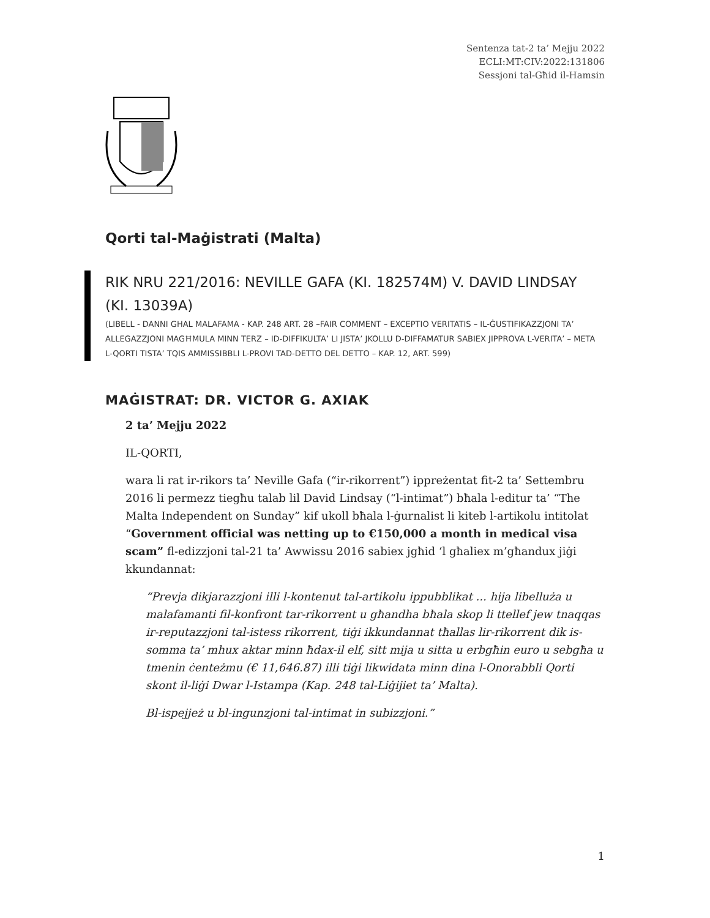Sentenza tat-2 ta’ Mejju 2022
ECLI:MT:CIV:2022:131806
Sessjoni tal-Għid il-Hamsin
Qorti tal-Maġistrati (Malta)
RIK NRU 221/2016: NEVILLE GAFA (KI. 182574M) V. DAVID LINDSAY (KI. 13039A)
(LIBELL - DANNI GHAL MALAFAMA - KAP. 248 ART. 28 –FAIR COMMENT – EXCEPTIO VERITATIS – IL-ĠUSTIFIKAZZJONI TA’ ALLEGAZZJONI MAGĦMULA MINN TERZ – ID-DIFFIKULTA’ LI JISTA’ JKOLLU D-DIFFAMATUR SABIEX JIPPROVA L-VERITA’ – META L-QORTI TISTA’ TQIS AMMISSIBBLI L-PROVI TAD-DETTO DEL DETTO – KAP. 12, ART. 599)
MAĠISTRAT: DR. VICTOR G. AXIAK
2 ta’ Mejju 2022
IL-QORTI,
wara li rat ir-rikors ta’ Neville Gafa (“ir-rikorrent”) ippreżentat fit-2 ta’ Settembru 2016 li permezz tiegħu talab lil David Lindsay (“l-intimat”) bħala l-editur ta’ “The Malta Independent on Sunday” kif ukoll bħala l-ġurnalist li kiteb l-artikolu intitolat “Government official was netting up to €150,000 a month in medical visa scam” fl-edizzjoni tal-21 ta’ Awwissu 2016 sabiex jgħid ‘l għaliex m’għandux jiġi kkundannat:
“Prevja dikjarazzjoni illi l-kontenut tal-artikolu ippubblikat ... hija libelluża u malafamanti fil-konfront tar-rikorrent u għandha bħala skop li ttellef jew tnaqqas ir-reputazzjoni tal-istess rikorrent, tiġi ikkundannat tħallas lir-rikorrent dik is-somma ta’ mhux aktar minn ħdax-il elf, sitt mija u sitta u erbgħin euro u sebgħa u tmenin ċenteżmu (€ 11,646.87) illi tiġi likwidata minn dina l-Onorabbli Qorti skont il-liġi Dwar l-Istampa (Kap. 248 tal-Liġijiet ta’ Malta).
Bl-ispejjeż u bl-ingunzjoni tal-intimat in subizzjoni.”
1